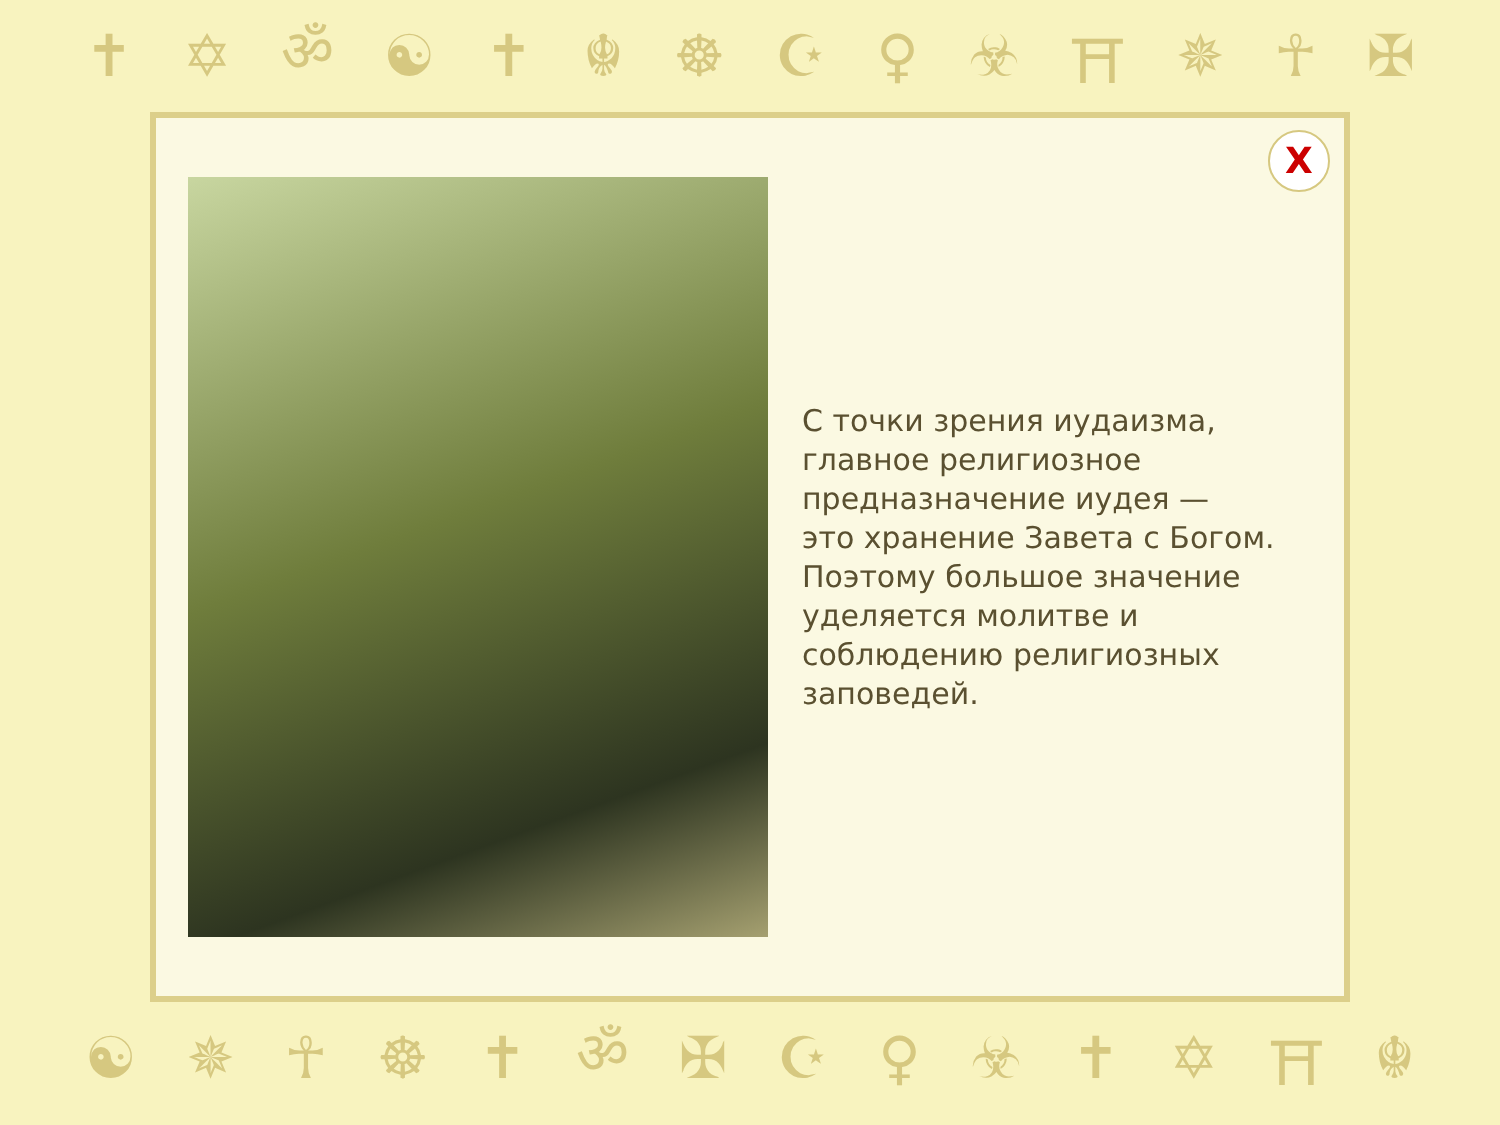✝ ✡ ॐ ☯ ✝ ☬ ☸ ☪ ♀ ☣ ⛩ ✵ ☥ ✠
X
С точки зрения иудаизма,
главное религиозное
предназначение иудея —
это хранение Завета с Богом.
Поэтому большое значение
уделяется молитве и
соблюдению религиозных
заповедей.
☯ ✵ ☥ ☸ ✝ ॐ ✠ ☪ ♀ ☣ ✝ ✡ ⛩ ☬